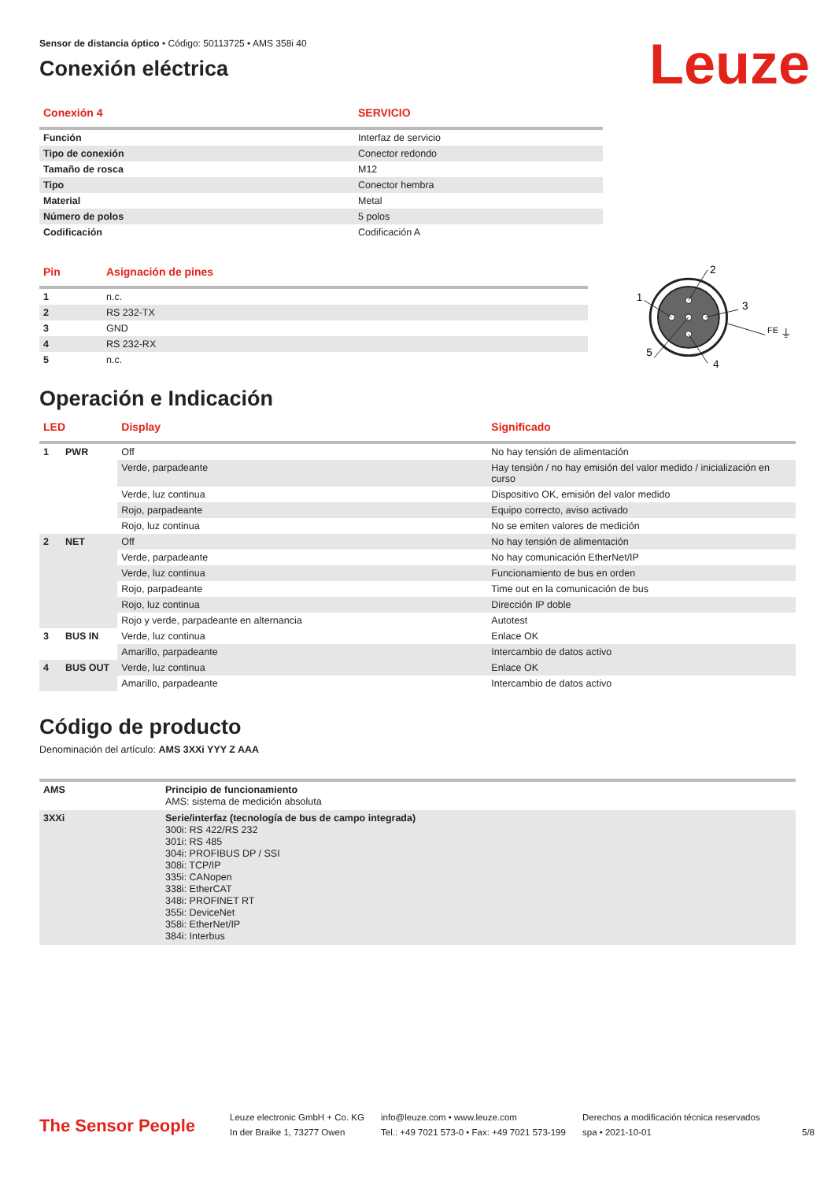Leuze
Sensor de distancia óptico • Código: 50113725 • AMS 358i 40
Conexión eléctrica
| Conexión 4 | SERVICIO |
| --- | --- |
| Función | Interfaz de servicio |
| Tipo de conexión | Conector redondo |
| Tamaño de rosca | M12 |
| Tipo | Conector hembra |
| Material | Metal |
| Número de polos | 5 polos |
| Codificación | Codificación A |
| Pin | Asignación de pines |
| --- | --- |
| 1 | n.c. |
| 2 | RS 232-TX |
| 3 | GND |
| 4 | RS 232-RX |
| 5 | n.c. |
2
1
3
4
5
FE
⏚
Operación e Indicación
| LED | | Display | Significado |
| --- | --- | --- | --- |
| 1 | PWR | Off | No hay tensión de alimentación |
| | | Verde, parpadeante | Hay tensión / no hay emisión del valor medido / inicialización en curso |
| | | Verde, luz continua | Dispositivo OK, emisión del valor medido |
| | | Rojo, parpadeante | Equipo correcto, aviso activado |
| | | Rojo, luz continua | No se emiten valores de medición |
| 2 | NET | Off | No hay tensión de alimentación |
| | | Verde, parpadeante | No hay comunicación EtherNet/IP |
| | | Verde, luz continua | Funcionamiento de bus en orden |
| | | Rojo, parpadeante | Time out en la comunicación de bus |
| | | Rojo, luz continua | Dirección IP doble |
| | | Rojo y verde, parpadeante en alternancia | Autotest |
| 3 | BUS IN | Verde, luz continua | Enlace OK |
| | | Amarillo, parpadeante | Intercambio de datos activo |
| 4 | BUS OUT | Verde, luz continua | Enlace OK |
| | | Amarillo, parpadeante | Intercambio de datos activo |
Código de producto
Denominación del artículo: AMS 3XXi YYY Z AAA
| AMS | Principio de funcionamiento AMS: sistema de medición absoluta |
| 3XXi | Serie/interfaz (tecnología de bus de campo integrada) 300i: RS 422/RS 232 301i: RS 485 304i: PROFIBUS DP / SSI 308i: TCP/IP 335i: CANopen 338i: EtherCAT 348i: PROFINET RT 355i: DeviceNet 358i: EtherNet/IP 384i: Interbus |
The Sensor People
Leuze electronic GmbH + Co. KG
In der Braike 1, 73277 Owen
info@leuze.com • www.leuze.com
Tel.: +49 7021 573-0 • Fax: +49 7021 573-199
Derechos a modificación técnica reservados
spa • 2021-10-01
5/8